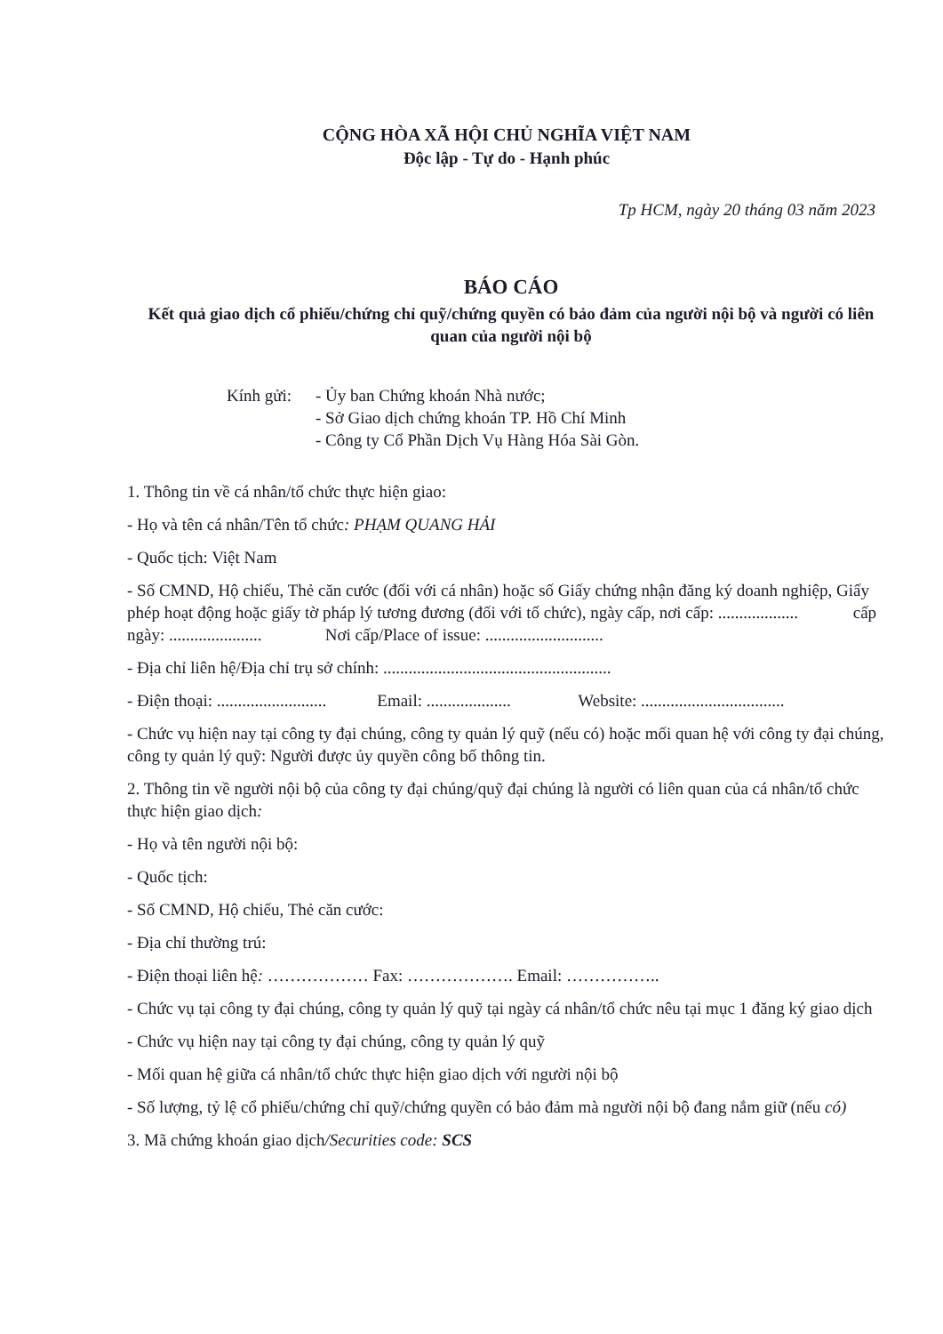CỘNG HÒA XÃ HỘI CHỦ NGHĨA VIỆT NAM
Độc lập - Tự do - Hạnh phúc
Tp HCM, ngày 20 tháng 03 năm 2023
BÁO CÁO
Kết quả giao dịch cổ phiếu/chứng chỉ quỹ/chứng quyền có bảo đảm của người nội bộ và người có liên quan của người nội bộ
Kính gửi:
- Ủy ban Chứng khoán Nhà nước;
- Sở Giao dịch chứng khoán TP. Hồ Chí Minh
- Công ty Cổ Phần Dịch Vụ Hàng Hóa Sài Gòn.
1. Thông tin về cá nhân/tổ chức thực hiện giao:
- Họ và tên cá nhân/Tên tổ chức: PHẠM QUANG HẢI
- Quốc tịch: Việt Nam
- Số CMND, Hộ chiếu, Thẻ căn cước (đối với cá nhân) hoặc số Giấy chứng nhận đăng ký doanh nghiệp, Giấy phép hoạt động hoặc giấy tờ pháp lý tương đương (đối với tổ chức), ngày cấp, nơi cấp: ................... cấp ngày: ...................... Nơi cấp/Place of issue: ............................
- Địa chỉ liên hệ/Địa chỉ trụ sở chính: ......................................................
- Điện thoại: .......................... Email: .................... Website: ..................................
- Chức vụ hiện nay tại công ty đại chúng, công ty quản lý quỹ (nếu có) hoặc mối quan hệ với công ty đại chúng, công ty quản lý quỹ: Người được ủy quyền công bố thông tin.
2. Thông tin về người nội bộ của công ty đại chúng/quỹ đại chúng là người có liên quan của cá nhân/tổ chức thực hiện giao dịch:
- Họ và tên người nội bộ:
- Quốc tịch:
- Số CMND, Hộ chiếu, Thẻ căn cước:
- Địa chỉ thường trú:
- Điện thoại liên hệ: ……………… Fax: ………………. Email: ……………..
- Chức vụ tại công ty đại chúng, công ty quản lý quỹ tại ngày cá nhân/tổ chức nêu tại mục 1 đăng ký giao dịch
- Chức vụ hiện nay tại công ty đại chúng, công ty quản lý quỹ
- Mối quan hệ giữa cá nhân/tổ chức thực hiện giao dịch với người nội bộ
- Số lượng, tỷ lệ cổ phiếu/chứng chỉ quỹ/chứng quyền có bảo đảm mà người nội bộ đang nắm giữ (nếu có)
3. Mã chứng khoán giao dịch/Securities code: SCS